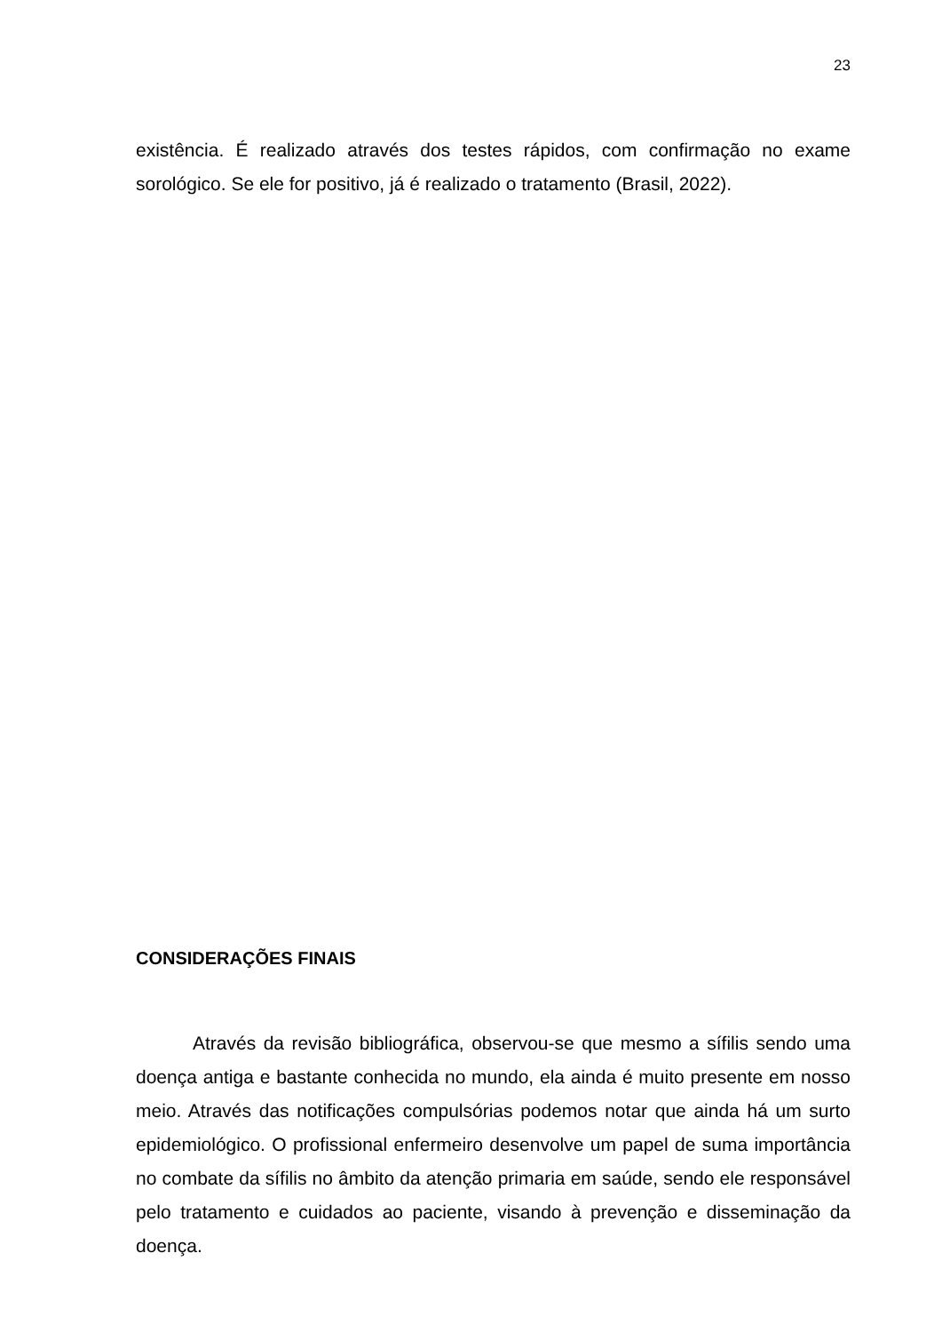23
existência. É realizado através dos testes rápidos, com confirmação no exame sorológico. Se ele for positivo, já é realizado o tratamento (Brasil, 2022).
CONSIDERAÇÕES FINAIS
Através da revisão bibliográfica, observou-se que mesmo a sífilis sendo uma doença antiga e bastante conhecida no mundo, ela ainda é muito presente em nosso meio. Através das notificações compulsórias podemos notar que ainda há um surto epidemiológico. O profissional enfermeiro desenvolve um papel de suma importância no combate da sífilis no âmbito da atenção primaria em saúde, sendo ele responsável pelo tratamento e cuidados ao paciente, visando à prevenção e disseminação da doença.